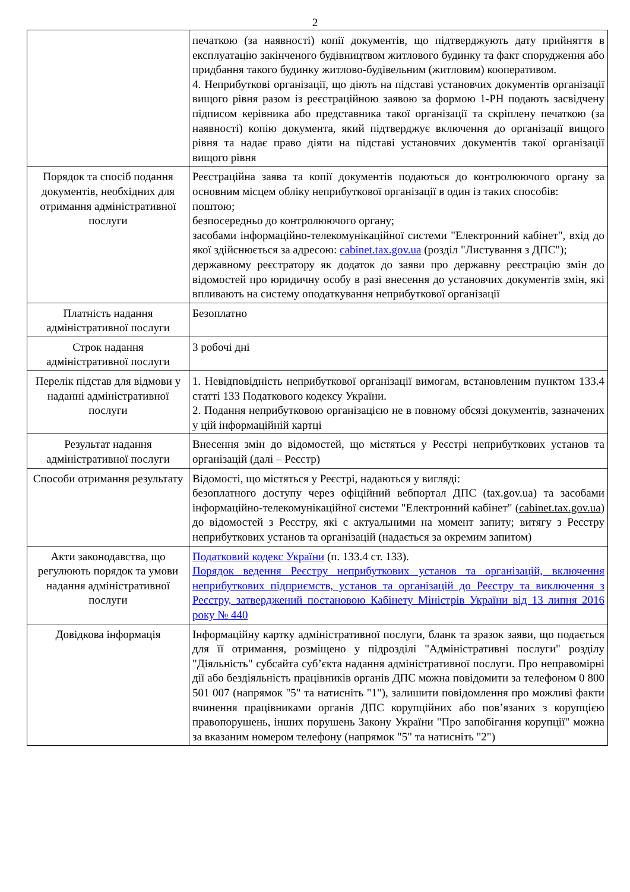2
| | печаткою (за наявності) копії документів, що підтверджують дату прийняття в експлуатацію закінченого будівництвом житлового будинку та факт спорудження або придбання такого будинку житлово-будівельним (житловим) кооперативом. 4. Неприбуткові організації, що діють на підставі установчих документів організації вищого рівня разом із реєстраційною заявою за формою 1-РН подають засвідчену підписом керівника або представника такої організації та скріплену печаткою (за наявності) копію документа, який підтверджує включення до організації вищого рівня та надає право діяти на підставі установчих документів такої організації вищого рівня |
| Порядок та спосіб подання документів, необхідних для отримання адміністративної послуги | Реєстраційна заява та копії документів подаються до контролюючого органу за основним місцем обліку неприбуткової організації в один із таких способів: поштою; безпосередньо до контролюючого органу; засобами інформаційно-телекомунікаційної системи "Електронний кабінет", вхід до якої здійснюється за адресою: cabinet.tax.gov.ua (розділ "Листування з ДПС"); державному реєстратору як додаток до заяви про державну реєстрацію змін до відомостей про юридичну особу в разі внесення до установчих документів змін, які впливають на систему оподаткування неприбуткової організації |
| Платність надання адміністративної послуги | Безоплатно |
| Строк надання адміністративної послуги | 3 робочі дні |
| Перелік підстав для відмови у наданні адміністративної послуги | 1. Невідповідність неприбуткової організації вимогам, встановленим пунктом 133.4 статті 133 Податкового кодексу України. 2. Подання неприбутковою організацією не в повному обсязі документів, зазначених у цій інформаційній картці |
| Результат надання адміністративної послуги | Внесення змін до відомостей, що містяться у Реєстрі неприбуткових установ та організацій (далі – Реєстр) |
| Способи отримання результату | Відомості, що містяться у Реєстрі, надаються у вигляді: безоплатного доступу через офіційний вебпортал ДПС (tax.gov.ua) та засобами інформаційно-телекомунікаційної системи "Електронний кабінет" ( cabinet.tax.gov.ua ) до відомостей з Реєстру, які є актуальними на момент запиту; витягу з Реєстру неприбуткових установ та організацій (надається за окремим запитом) |
| Акти законодавства, що регулюють порядок та умови надання адміністративної послуги | Податковий кодекс України (п. 133.4 ст. 133). Порядок ведення Реєстру неприбуткових установ та організацій, включення неприбуткових підприємств, установ та організацій до Реєстру та виключення з Реєстру, затверджений постановою Кабінету Міністрів України від 13 липня 2016 року № 440 |
| Довідкова інформація | Інформаційну картку адміністративної послуги, бланк та зразок заяви, що подається для її отримання, розміщено у підрозділі "Адміністративні послуги" розділу "Діяльність" субсайта суб’єкта надання адміністративної послуги. Про неправомірні дії або бездіяльність працівників органів ДПС можна повідомити за телефоном 0 800 501 007 (напрямок "5" та натисніть "1"), залишити повідомлення про можливі факти вчинення працівниками органів ДПС корупційних або пов’язаних з корупцією правопорушень, інших порушень Закону України "Про запобігання корупції" можна за вказаним номером телефону (напрямок "5" та натисніть "2") |